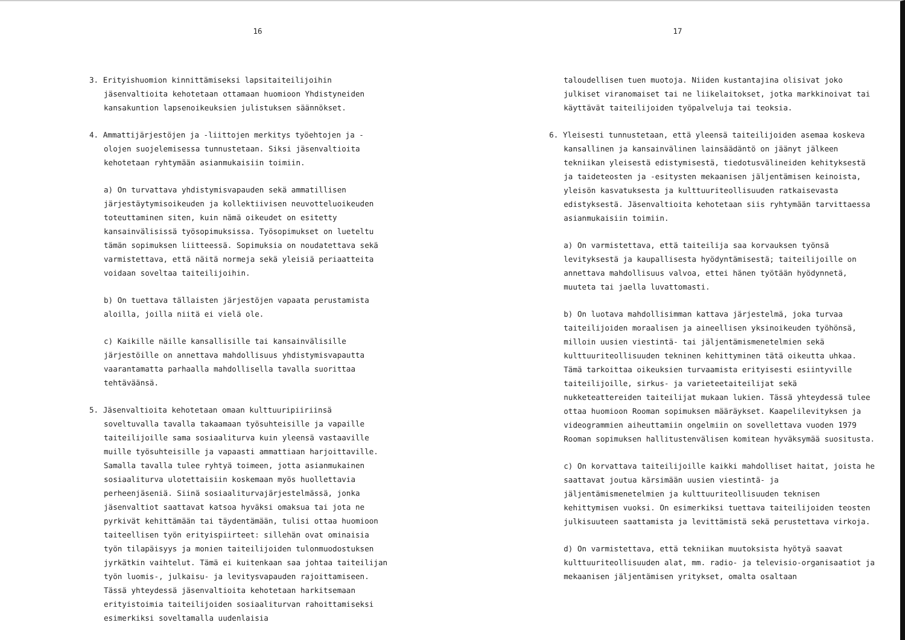16
3. Erityishuomion kinnittämiseksi lapsitaiteilijoihin jäsenvaltioita kehotetaan ottamaan huomioon Yhdistyneiden kansakuntion lapsenoikeuksien julistuksen säännökset.
4. Ammattijärjestöjen ja -liittojen merkitys työehtojen ja -olojen suojelemisessa tunnustetaan. Siksi jäsenvaltioita kehotetaan ryhtymään asianmukaisiin toimiin.
a) On turvattava yhdistymisvapauden sekä ammatillisen järjestäytymisoikeuden ja kollektiivisen neuvotteluoikeuden toteuttaminen siten, kuin nämä oikeudet on esitetty kansainvälisissä työsopimuksissa. Työsopimukset on lueteltu tämän sopimuksen liitteessä. Sopimuksia on noudatettava sekä varmistettava, että näitä normeja sekä yleisiä periaatteita voidaan soveltaa taiteilijoihin.
b) On tuettava tällaisten järjestöjen vapaata perustamista aloilla, joilla niitä ei vielä ole.
c) Kaikille näille kansallisille tai kansainvälisille järjestöille on annettava mahdollisuus yhdistymisvapautta vaarantamatta parhaalla mahdollisella tavalla suorittaa tehtäväänsä.
5. Jäsenvaltioita kehotetaan omaan kulttuuripiiriinsä soveltuvalla tavalla takaamaan työsuhteisille ja vapaille taiteilijoille sama sosiaaliturva kuin yleensä vastaaville muille työsuhteisille ja vapaasti ammattiaan harjoittaville. Samalla tavalla tulee ryhtyä toimeen, jotta asianmukainen sosiaaliturva ulotettaisiin koskemaan myös huollettavia perheenjäseniä. Siinä sosiaaliturvajärjestelmässä, jonka jäsenvaltiot saattavat katsoa hyväksi omaksua tai jota ne pyrkivät kehittämään tai täydentämään, tulisi ottaa huomioon taiteellisen työn erityispiirteet: sillehän ovat ominaisia työn tilapäisyys ja monien taiteilijoiden tulonmuodostuksen jyrkätkin vaihtelut. Tämä ei kuitenkaan saa johtaa taiteilijan työn luomis-, julkaisu- ja levitysvapauden rajoittamiseen. Tässä yhteydessä jäsenvaltioita kehotetaan harkitsemaan erityistoimia taiteilijoiden sosiaaliturvan rahoittamiseksi esimerkiksi soveltamalla uudenlaisia
17
taloudellisen tuen muotoja. Niiden kustantajina olisivat joko julkiset viranomaiset tai ne liikelaitokset, jotka markkinoivat tai käyttävät taiteilijoiden työpalveluja tai teoksia.
6. Yleisesti tunnustetaan, että yleensä taiteilijoiden asemaa koskeva kansallinen ja kansainvälinen lainsäädäntö on jäänyt jälkeen tekniikan yleisestä edistymisestä, tiedotusvälineiden kehityksestä ja taideteosten ja -esitysten mekaanisen jäljentämisen keinoista, yleisön kasvatuksesta ja kulttuuriteollisuuden ratkaisevasta edistyksestä. Jäsenvaltioita kehotetaan siis ryhtymään tarvittaessa asianmukaisiin toimiin.
a) On varmistettava, että taiteilija saa korvauksen työnsä levityksestä ja kaupallisesta hyödyntämisestä; taiteilijoille on annettava mahdollisuus valvoa, ettei hänen työtään hyödynnetä, muuteta tai jaella luvattomasti.
b) On luotava mahdollisimman kattava järjestelmä, joka turvaa taiteilijoiden moraalisen ja aineellisen yksinoikeuden työhönsä, milloin uusien viestintä- tai jäljentämismenetelmien sekä kulttuuriteollisuuden tekninen kehittyminen tätä oikeutta uhkaa. Tämä tarkoittaa oikeuksien turvaamista erityisesti esiintyville taiteilijoille, sirkus- ja varieteetaiteilijat sekä nukketeattereiden taiteilijat mukaan lukien. Tässä yhteydessä tulee ottaa huomioon Rooman sopimuksen määräykset. Kaapelilevityksen ja videogrammien aiheuttamiin ongelmiin on sovellettava vuoden 1979 Rooman sopimuksen hallitustenvälisen komitean hyväksymää suositusta.
c) On korvattava taiteilijoille kaikki mahdolliset haitat, joista he saattavat joutua kärsimään uusien viestintä- ja jäljentämismenetelmien ja kulttuuriteollisuuden teknisen kehittymisen vuoksi. On esimerkiksi tuettava taiteilijoiden teosten julkisuuteen saattamista ja levittämistä sekä perustettava virkoja.
d) On varmistettava, että tekniikan muutoksista hyötyä saavat kulttuuriteollisuuden alat, mm. radio- ja televisio-organisaatiot ja mekaanisen jäljentämisen yritykset, omalta osaltaan